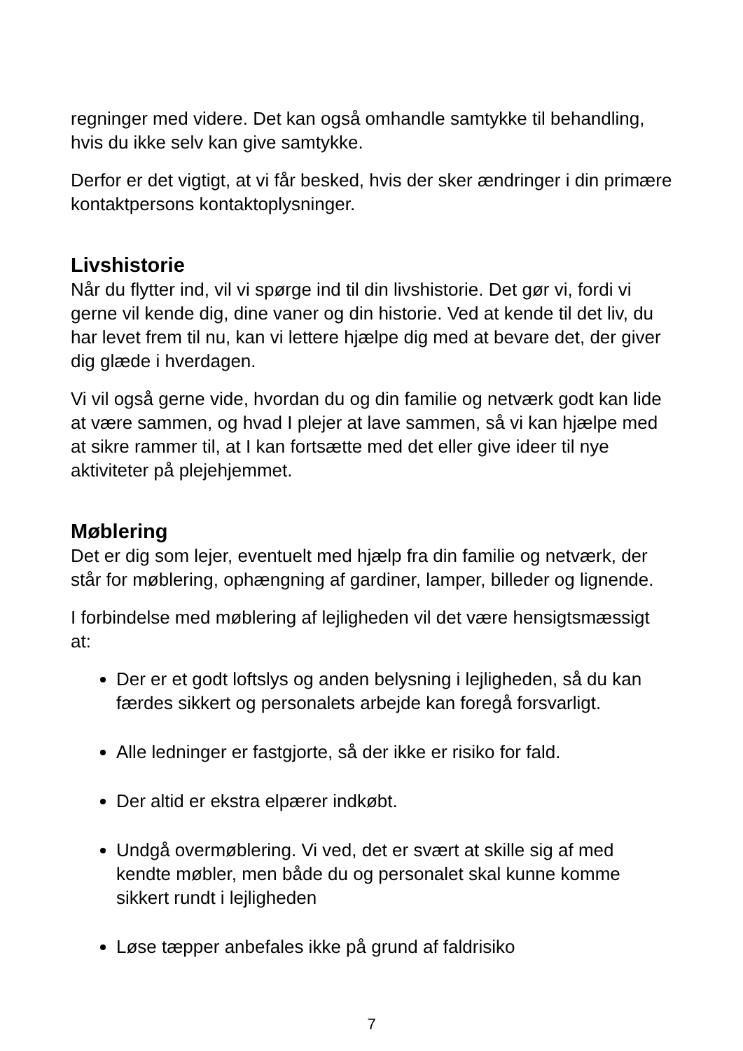regninger med videre. Det kan også omhandle samtykke til behandling, hvis du ikke selv kan give samtykke.
Derfor er det vigtigt, at vi får besked, hvis der sker ændringer i din primære kontaktpersons kontaktoplysninger.
Livshistorie
Når du flytter ind, vil vi spørge ind til din livshistorie. Det gør vi, fordi vi gerne vil kende dig, dine vaner og din historie. Ved at kende til det liv, du har levet frem til nu, kan vi lettere hjælpe dig med at bevare det, der giver dig glæde i hverdagen.
Vi vil også gerne vide, hvordan du og din familie og netværk godt kan lide at være sammen, og hvad I plejer at lave sammen, så vi kan hjælpe med at sikre rammer til, at I kan fortsætte med det eller give ideer til nye aktiviteter på plejehjemmet.
Møblering
Det er dig som lejer, eventuelt med hjælp fra din familie og netværk, der står for møblering, ophængning af gardiner, lamper, billeder og lignende.
I forbindelse med møblering af lejligheden vil det være hensigtsmæssigt at:
Der er et godt loftslys og anden belysning i lejligheden, så du kan færdes sikkert og personalets arbejde kan foregå forsvarligt.
Alle ledninger er fastgjorte, så der ikke er risiko for fald.
Der altid er ekstra elpærer indkøbt.
Undgå overmøblering. Vi ved, det er svært at skille sig af med kendte møbler, men både du og personalet skal kunne komme sikkert rundt i lejligheden
Løse tæpper anbefales ikke på grund af faldrisiko
7